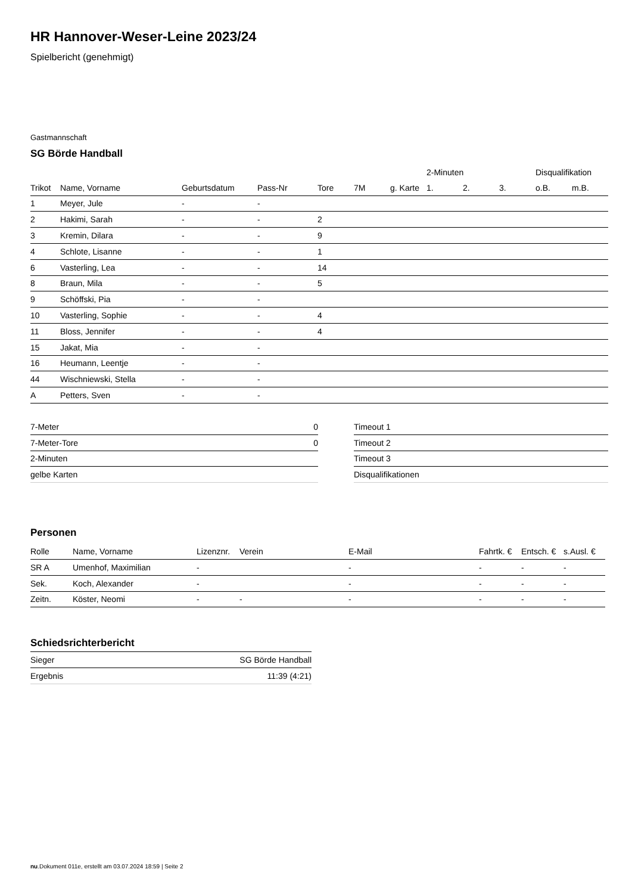HR Hannover-Weser-Leine 2023/24
Spielbericht (genehmigt)
Gastmannschaft
SG Börde Handball
| | | | | | | | 2-Minuten | | | Disqualifikation | |
| --- | --- | --- | --- | --- | --- | --- | --- | --- | --- | --- | --- |
| Trikot | Name, Vorname | Geburtsdatum | Pass-Nr | Tore | 7M | g. Karte | 1. | 2. | 3. | o.B. | m.B. |
| 1 | Meyer, Jule | - | - | | | | | | | | |
| 2 | Hakimi, Sarah | - | - | 2 | | | | | | | |
| 3 | Kremin, Dilara | - | - | 9 | | | | | | | |
| 4 | Schlote, Lisanne | - | - | 1 | | | | | | | |
| 6 | Vasterling, Lea | - | - | 14 | | | | | | | |
| 8 | Braun, Mila | - | - | 5 | | | | | | | |
| 9 | Schöffski, Pia | - | - | | | | | | | | |
| 10 | Vasterling, Sophie | - | - | 4 | | | | | | | |
| 11 | Bloss, Jennifer | - | - | 4 | | | | | | | |
| 15 | Jakat, Mia | - | - | | | | | | | | |
| 16 | Heumann, Leentje | - | - | | | | | | | | |
| 44 | Wischniewski, Stella | - | - | | | | | | | | |
| A | Petters, Sven | - | - | | | | | | | | |
| 7-Meter | 0 |
| 7-Meter-Tore | 0 |
| 2-Minuten | |
| gelbe Karten | |
| Timeout 1 |
| Timeout 2 |
| Timeout 3 |
| Disqualifikationen |
Personen
| Rolle | Name, Vorname | Lizenznr. | Verein | E-Mail | Fahrtk. € | Entsch. € | s.Ausl. € |
| --- | --- | --- | --- | --- | --- | --- | --- |
| SR A | Umenhof, Maximilian | - | | - | - | - | - |
| Sek. | Koch, Alexander | - | | - | - | - | - |
| Zeitn. | Köster, Neomi | - | - | - | - | - | - |
Schiedsrichterbericht
| Sieger | SG Börde Handball |
| Ergebnis | 11:39 (4:21) |
nu.Dokument 011e, erstellt am 03.07.2024 18:59 | Seite 2